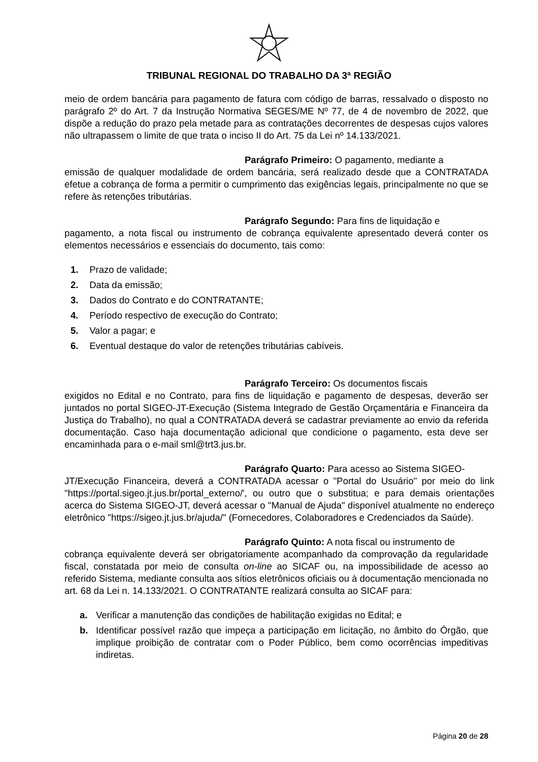TRIBUNAL REGIONAL DO TRABALHO DA 3ª REGIÃO
meio de ordem bancária para pagamento de fatura com código de barras, ressalvado o disposto no parágrafo 2º do Art. 7 da Instrução Normativa SEGES/ME Nº 77, de 4 de novembro de 2022, que dispõe a redução do prazo pela metade para as contratações decorrentes de despesas cujos valores não ultrapassem o limite de que trata o inciso II do Art. 75 da Lei nº 14.133/2021.
Parágrafo Primeiro: O pagamento, mediante a
emissão de qualquer modalidade de ordem bancária, será realizado desde que a CONTRATADA efetue a cobrança de forma a permitir o cumprimento das exigências legais, principalmente no que se refere às retenções tributárias.
Parágrafo Segundo: Para fins de liquidação e
pagamento, a nota fiscal ou instrumento de cobrança equivalente apresentado deverá conter os elementos necessários e essenciais do documento, tais como:
1. Prazo de validade;
2. Data da emissão;
3. Dados do Contrato e do CONTRATANTE;
4. Período respectivo de execução do Contrato;
5. Valor a pagar; e
6. Eventual destaque do valor de retenções tributárias cabíveis.
Parágrafo Terceiro: Os documentos fiscais
exigidos no Edital e no Contrato, para fins de liquidação e pagamento de despesas, deverão ser juntados no portal SIGEO-JT-Execução (Sistema Integrado de Gestão Orçamentária e Financeira da Justiça do Trabalho), no qual a CONTRATADA deverá se cadastrar previamente ao envio da referida documentação. Caso haja documentação adicional que condicione o pagamento, esta deve ser encaminhada para o e-mail sml@trt3.jus.br.
Parágrafo Quarto: Para acesso ao Sistema SIGEO-
JT/Execução Financeira, deverá a CONTRATADA acessar o "Portal do Usuário" por meio do link "https://portal.sigeo.jt.jus.br/portal_externo/', ou outro que o substitua; e para demais orientações acerca do Sistema SIGEO-JT, deverá acessar o "Manual de Ajuda" disponível atualmente no endereço eletrônico "https://sigeo.jt.jus.br/ajuda/" (Fornecedores, Colaboradores e Credenciados da Saúde).
Parágrafo Quinto: A nota fiscal ou instrumento de
cobrança equivalente deverá ser obrigatoriamente acompanhado da comprovação da regularidade fiscal, constatada por meio de consulta on-line ao SICAF ou, na impossibilidade de acesso ao referido Sistema, mediante consulta aos sítios eletrônicos oficiais ou à documentação mencionada no art. 68 da Lei n. 14.133/2021. O CONTRATANTE realizará consulta ao SICAF para:
a. Verificar a manutenção das condições de habilitação exigidas no Edital; e
b. Identificar possível razão que impeça a participação em licitação, no âmbito do Órgão, que implique proibição de contratar com o Poder Público, bem como ocorrências impeditivas indiretas.
Página 20 de 28